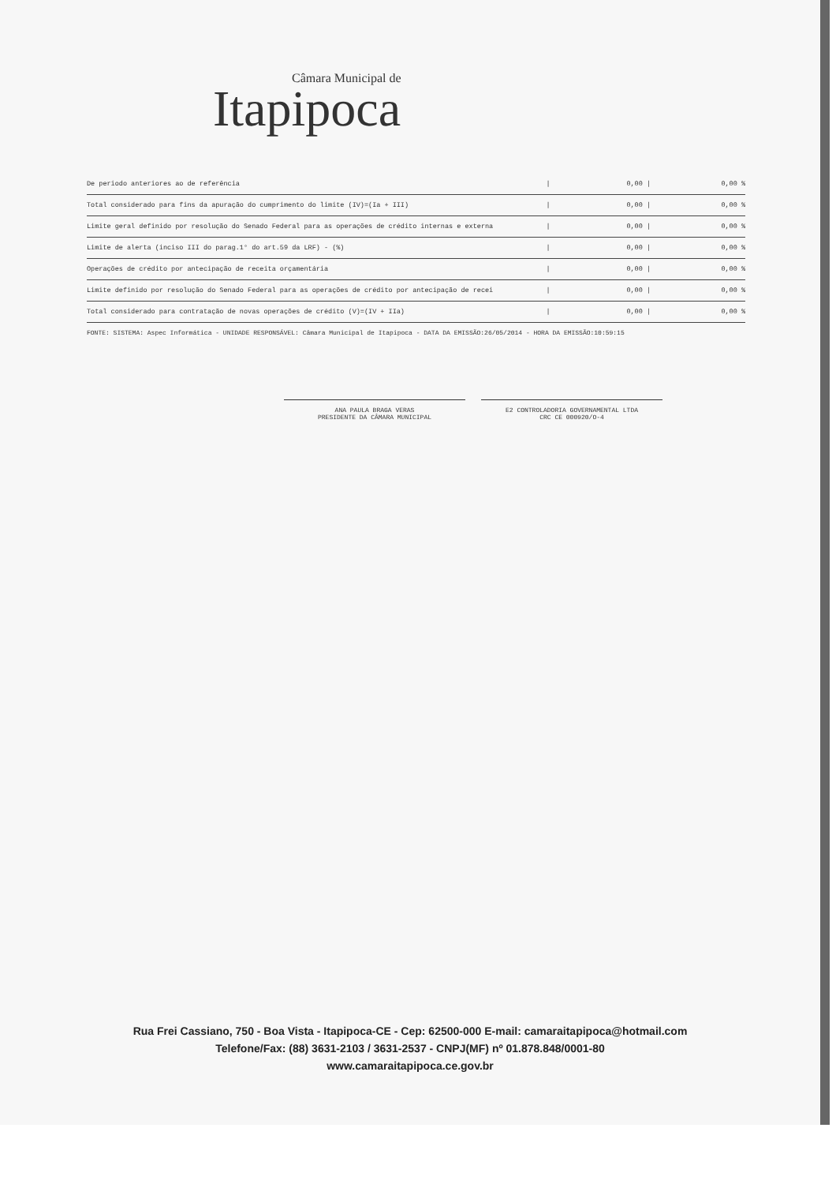Câmara Municipal de
Itapipoca
| De periodo anteriores ao de referência | / | 0,00 / | 0,00 % |
| Total considerado para fins da apuração do cumprimento do limite (IV)=(Ia + III) | / | 0,00 / | 0,00 % |
| Limite geral definido por resolução do Senado Federal para as operações de crédito internas e externa | / | 0,00 / | 0,00 % |
| Limite de alerta (inciso III do parag.1° do art.59 da LRF) - (%) | / | 0,00 / | 0,00 % |
| Operações de crédito por antecipação de receita orçamentária | / | 0,00 / | 0,00 % |
| Limite definido por resolução do Senado Federal para as operações de crédito por antecipação de recei | / | 0,00 / | 0,00 % |
| Total considerado para contratação de novas operações de crédito (V)=(IV + IIa) | / | 0,00 / | 0,00 % |
FONTE: SISTEMA: Aspec Informática - UNIDADE RESPONSÁVEL: Câmara Municipal de Itapipoca - DATA DA EMISSÃO:26/05/2014 - HORA DA EMISSÃO:10:59:15
ANA PAULA BRAGA VERAS
PRESIDENTE DA CÂMARA MUNICIPAL
E2 CONTROLADORIA GOVERNAMENTAL LTDA
CRC CE 000920/O-4
Rua Frei Cassiano, 750 - Boa Vista - Itapipoca-CE - Cep: 62500-000 E-mail: camaraitapipoca@hotmail.com
Telefone/Fax: (88) 3631-2103 / 3631-2537 - CNPJ(MF) nº 01.878.848/0001-80
www.camaraitapipoca.ce.gov.br